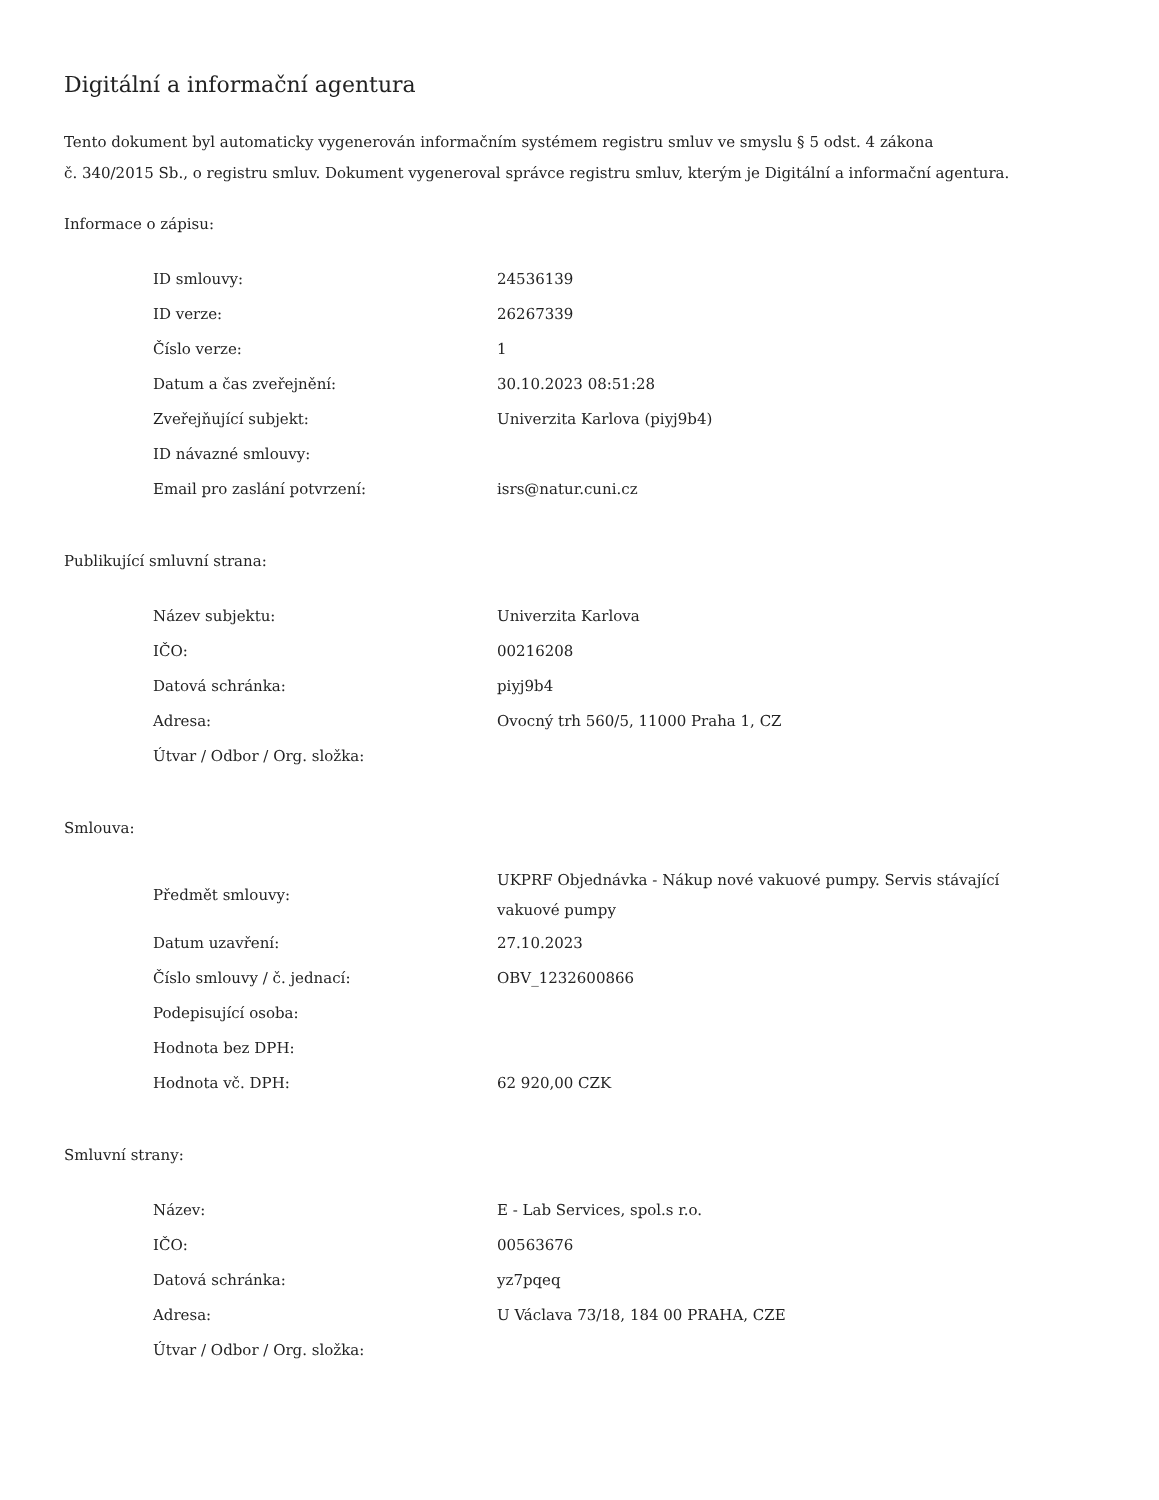Digitální a informační agentura
Tento dokument byl automaticky vygenerován informačním systémem registru smluv ve smyslu § 5 odst. 4 zákona
č. 340/2015 Sb., o registru smluv. Dokument vygeneroval správce registru smluv, kterým je Digitální a informační agentura.
Informace o zápisu:
| ID smlouvy: | 24536139 |
| ID verze: | 26267339 |
| Číslo verze: | 1 |
| Datum a čas zveřejnění: | 30.10.2023 08:51:28 |
| Zveřejňující subjekt: | Univerzita Karlova (piyj9b4) |
| ID návazné smlouvy: | |
| Email pro zaslání potvrzení: | isrs@natur.cuni.cz |
Publikující smluvní strana:
| Název subjektu: | Univerzita Karlova |
| IČO: | 00216208 |
| Datová schránka: | piyj9b4 |
| Adresa: | Ovocný trh 560/5, 11000 Praha 1, CZ |
| Útvar / Odbor / Org. složka: | |
Smlouva:
| Předmět smlouvy: | UKPRF Objednávka - Nákup nové vakuové pumpy. Servis stávající vakuové pumpy |
| Datum uzavření: | 27.10.2023 |
| Číslo smlouvy / č. jednací: | OBV_1232600866 |
| Podepisující osoba: | |
| Hodnota bez DPH: | |
| Hodnota vč. DPH: | 62 920,00 CZK |
Smluvní strany:
| Název: | E - Lab Services, spol.s r.o. |
| IČO: | 00563676 |
| Datová schránka: | yz7pqeq |
| Adresa: | U Václava 73/18, 184 00 PRAHA, CZE |
| Útvar / Odbor / Org. složka: | |